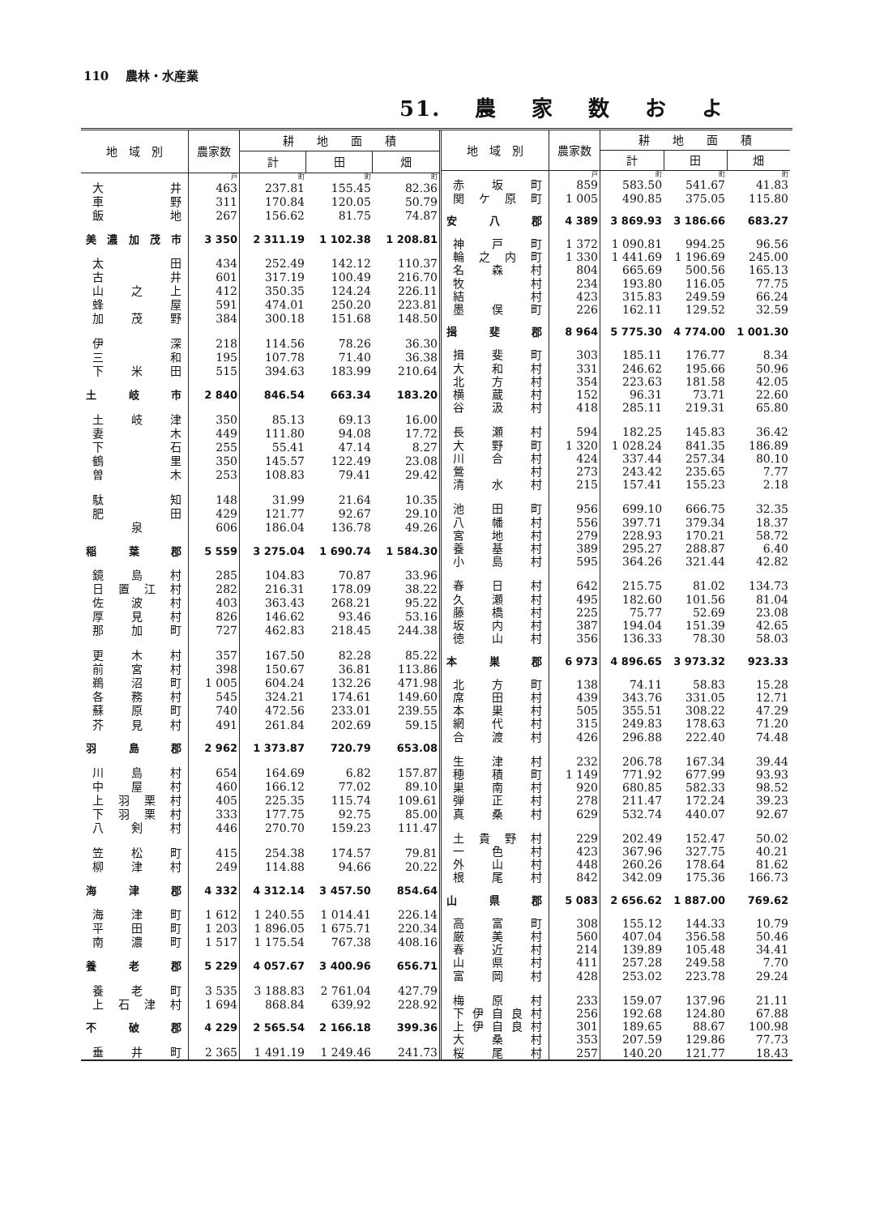110　 農林・水産業
51. 農家数およ
| 地 域 別 | 農家数 | 耕 地 面 積 | | |
| --- | --- | --- | --- | --- |
| | | 計 | 田 | 畑 |
| | 戸 | 町 | 町 | 町 |
| 大井 | 463 | 237.81 | 155.45 | 82.36 |
| 車野 | 311 | 170.84 | 120.05 | 50.79 |
| 飯地 | 267 | 156.62 | 81.75 | 74.87 |
| 美濃加茂市 | 3 350 | 2 311.19 | 1 102.38 | 1 208.81 |
| 太田 | 434 | 252.49 | 142.12 | 110.37 |
| 古井 | 601 | 317.19 | 100.49 | 216.70 |
| 山之上 | 412 | 350.35 | 124.24 | 226.11 |
| 蜂屋 | 591 | 474.01 | 250.20 | 223.81 |
| 加茂野 | 384 | 300.18 | 151.68 | 148.50 |
| 伊深 | 218 | 114.56 | 78.26 | 36.30 |
| 三和 | 195 | 107.78 | 71.40 | 36.38 |
| 下米田 | 515 | 394.63 | 183.99 | 210.64 |
| 土岐市 | 2 840 | 846.54 | 663.34 | 183.20 |
| 土岐津 | 350 | 85.13 | 69.13 | 16.00 |
| 妻木 | 449 | 111.80 | 94.08 | 17.72 |
| 下石 | 255 | 55.41 | 47.14 | 8.27 |
| 鶴里 | 350 | 145.57 | 122.49 | 23.08 |
| 曽木 | 253 | 108.83 | 79.41 | 29.42 |
| 駄知 | 148 | 31.99 | 21.64 | 10.35 |
| 肥田 | 429 | 121.77 | 92.67 | 29.10 |
| 泉 | 606 | 186.04 | 136.78 | 49.26 |
| 稲葉郡 | 5 559 | 3 275.04 | 1 690.74 | 1 584.30 |
| 鏡島村 | 285 | 104.83 | 70.87 | 33.96 |
| 日置江村 | 282 | 216.31 | 178.09 | 38.22 |
| 佐波村 | 403 | 363.43 | 268.21 | 95.22 |
| 厚見村 | 826 | 146.62 | 93.46 | 53.16 |
| 那加町 | 727 | 462.83 | 218.45 | 244.38 |
| 更木村 | 357 | 167.50 | 82.28 | 85.22 |
| 前宮村 | 398 | 150.67 | 36.81 | 113.86 |
| 鵜沼町 | 1 005 | 604.24 | 132.26 | 471.98 |
| 各務村 | 545 | 324.21 | 174.61 | 149.60 |
| 蘇原町 | 740 | 472.56 | 233.01 | 239.55 |
| 芥見村 | 491 | 261.84 | 202.69 | 59.15 |
| 羽島郡 | 2 962 | 1 373.87 | 720.79 | 653.08 |
| 川島村 | 654 | 164.69 | 6.82 | 157.87 |
| 中屋村 | 460 | 166.12 | 77.02 | 89.10 |
| 上羽栗村 | 405 | 225.35 | 115.74 | 109.61 |
| 下羽栗村 | 333 | 177.75 | 92.75 | 85.00 |
| 八剣村 | 446 | 270.70 | 159.23 | 111.47 |
| 笠松町 | 415 | 254.38 | 174.57 | 79.81 |
| 柳津村 | 249 | 114.88 | 94.66 | 20.22 |
| 海津郡 | 4 332 | 4 312.14 | 3 457.50 | 854.64 |
| 海津町 | 1 612 | 1 240.55 | 1 014.41 | 226.14 |
| 平田町 | 1 203 | 1 896.05 | 1 675.71 | 220.34 |
| 南濃町 | 1 517 | 1 175.54 | 767.38 | 408.16 |
| 養老郡 | 5 229 | 4 057.67 | 3 400.96 | 656.71 |
| 養老町 | 3 535 | 3 188.83 | 2 761.04 | 427.79 |
| 上石津村 | 1 694 | 868.84 | 639.92 | 228.92 |
| 不破郡 | 4 229 | 2 565.54 | 2 166.18 | 399.36 |
| 垂井町 | 2 365 | 1 491.19 | 1 249.46 | 241.73 |
| 地 域 別 | 農家数 | 耕 地 面 積 | | |
| --- | --- | --- | --- | --- |
| | | 計 | 田 | 畑 |
| | 戸 | 町 | 町 | 町 |
| 赤坂町 | 859 | 583.50 | 541.67 | 41.83 |
| 関ケ原町 | 1 005 | 490.85 | 375.05 | 115.80 |
| 安八郡 | 4 389 | 3 869.93 | 3 186.66 | 683.27 |
| 神戸町 | 1 372 | 1 090.81 | 994.25 | 96.56 |
| 輪之内町 | 1 330 | 1 441.69 | 1 196.69 | 245.00 |
| 名森村 | 804 | 665.69 | 500.56 | 165.13 |
| 牧村 | 234 | 193.80 | 116.05 | 77.75 |
| 結村 | 423 | 315.83 | 249.59 | 66.24 |
| 墨俣町 | 226 | 162.11 | 129.52 | 32.59 |
| 揖斐郡 | 8 964 | 5 775.30 | 4 774.00 | 1 001.30 |
| 揖斐町 | 303 | 185.11 | 176.77 | 8.34 |
| 大和村 | 331 | 246.62 | 195.66 | 50.96 |
| 北方村 | 354 | 223.63 | 181.58 | 42.05 |
| 横蔵村 | 152 | 96.31 | 73.71 | 22.60 |
| 谷汲村 | 418 | 285.11 | 219.31 | 65.80 |
| 長瀬村 | 594 | 182.25 | 145.83 | 36.42 |
| 大野町 | 1 320 | 1 028.24 | 841.35 | 186.89 |
| 川合村 | 424 | 337.44 | 257.34 | 80.10 |
| 鶯村 | 273 | 243.42 | 235.65 | 7.77 |
| 清水村 | 215 | 157.41 | 155.23 | 2.18 |
| 池田町 | 956 | 699.10 | 666.75 | 32.35 |
| 八幡村 | 556 | 397.71 | 379.34 | 18.37 |
| 宮地村 | 279 | 228.93 | 170.21 | 58.72 |
| 養基村 | 389 | 295.27 | 288.87 | 6.40 |
| 小島村 | 595 | 364.26 | 321.44 | 42.82 |
| 春日村 | 642 | 215.75 | 81.02 | 134.73 |
| 久瀬村 | 495 | 182.60 | 101.56 | 81.04 |
| 藤橋村 | 225 | 75.77 | 52.69 | 23.08 |
| 坂内村 | 387 | 194.04 | 151.39 | 42.65 |
| 徳山村 | 356 | 136.33 | 78.30 | 58.03 |
| 本巣郡 | 6 973 | 4 896.65 | 3 973.32 | 923.33 |
| 北方町 | 138 | 74.11 | 58.83 | 15.28 |
| 席田村 | 439 | 343.76 | 331.05 | 12.71 |
| 本巣村 | 505 | 355.51 | 308.22 | 47.29 |
| 網代村 | 315 | 249.83 | 178.63 | 71.20 |
| 合渡村 | 426 | 296.88 | 222.40 | 74.48 |
| 生津村 | 232 | 206.78 | 167.34 | 39.44 |
| 穂積町 | 1 149 | 771.92 | 677.99 | 93.93 |
| 巣南村 | 920 | 680.85 | 582.33 | 98.52 |
| 弾正村 | 278 | 211.47 | 172.24 | 39.23 |
| 真桑村 | 629 | 532.74 | 440.07 | 92.67 |
| 土貴野村 | 229 | 202.49 | 152.47 | 50.02 |
| 一色村 | 423 | 367.96 | 327.75 | 40.21 |
| 外山村 | 448 | 260.26 | 178.64 | 81.62 |
| 根尾村 | 842 | 342.09 | 175.36 | 166.73 |
| 山県郡 | 5 083 | 2 656.62 | 1 887.00 | 769.62 |
| 高富町 | 308 | 155.12 | 144.33 | 10.79 |
| 厳美村 | 560 | 407.04 | 356.58 | 50.46 |
| 春近村 | 214 | 139.89 | 105.48 | 34.41 |
| 山県村 | 411 | 257.28 | 249.58 | 7.70 |
| 富岡村 | 428 | 253.02 | 223.78 | 29.24 |
| 梅原村 | 233 | 159.07 | 137.96 | 21.11 |
| 下伊自良村 | 256 | 192.68 | 124.80 | 67.88 |
| 上伊自良村 | 301 | 189.65 | 88.67 | 100.98 |
| 大桑村 | 353 | 207.59 | 129.86 | 77.73 |
| 桜尾村 | 257 | 140.20 | 121.77 | 18.43 |